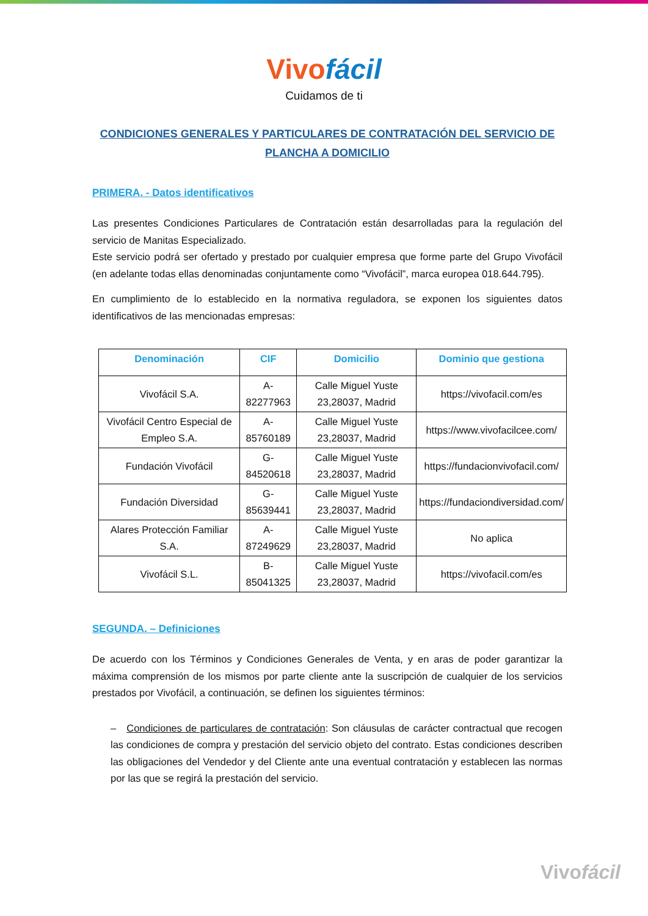Vivofácil
Cuidamos de ti
CONDICIONES GENERALES Y PARTICULARES DE CONTRATACIÓN DEL SERVICIO DE PLANCHA A DOMICILIO
PRIMERA. - Datos identificativos
Las presentes Condiciones Particulares de Contratación están desarrolladas para la regulación del servicio de Manitas Especializado.
Este servicio podrá ser ofertado y prestado por cualquier empresa que forme parte del Grupo Vivofácil (en adelante todas ellas denominadas conjuntamente como “Vivofácil”, marca europea 018.644.795).
En cumplimiento de lo establecido en la normativa reguladora, se exponen los siguientes datos identificativos de las mencionadas empresas:
| Denominación | CIF | Domicilio | Dominio que gestiona |
| --- | --- | --- | --- |
| Vivofácil S.A. | A-82277963 | Calle Miguel Yuste 23,28037, Madrid | https://vivofacil.com/es |
| Vivofácil Centro Especial de Empleo S.A. | A-85760189 | Calle Miguel Yuste 23,28037, Madrid | https://www.vivofacilcee.com/ |
| Fundación Vivofácil | G-84520618 | Calle Miguel Yuste 23,28037, Madrid | https://fundacionvivofacil.com/ |
| Fundación Diversidad | G-85639441 | Calle Miguel Yuste 23,28037, Madrid | https://fundaciondiversidad.com/ |
| Alares Protección Familiar S.A. | A-87249629 | Calle Miguel Yuste 23,28037, Madrid | No aplica |
| Vivofácil S.L. | B-85041325 | Calle Miguel Yuste 23,28037, Madrid | https://vivofacil.com/es |
SEGUNDA. – Definiciones
De acuerdo con los Términos y Condiciones Generales de Venta, y en aras de poder garantizar la máxima comprensión de los mismos por parte cliente ante la suscripción de cualquier de los servicios prestados por Vivofácil, a continuación, se definen los siguientes términos:
– Condiciones de particulares de contratación: Son cláusulas de carácter contractual que recogen las condiciones de compra y prestación del servicio objeto del contrato. Estas condiciones describen las obligaciones del Vendedor y del Cliente ante una eventual contratación y establecen las normas por las que se regirá la prestación del servicio.
Vivofácil